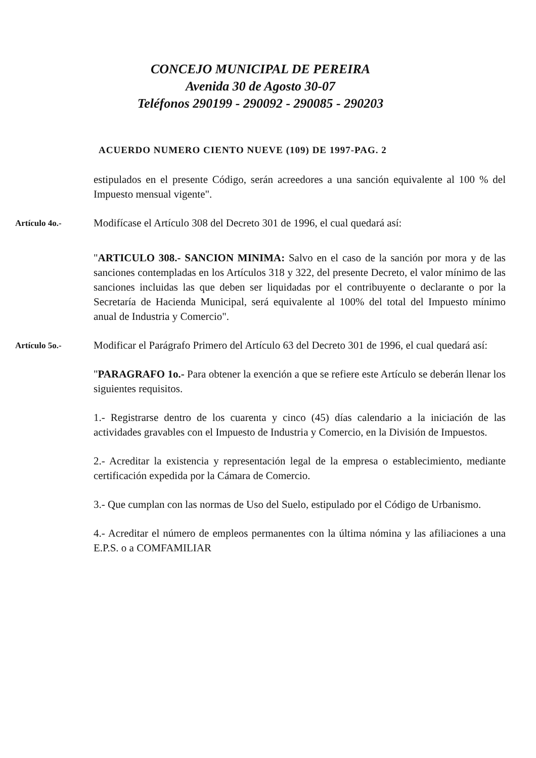CONCEJO MUNICIPAL DE PEREIRA
Avenida 30 de Agosto 30-07
Teléfonos 290199 - 290092 - 290085 - 290203
ACUERDO NUMERO CIENTO NUEVE (109) DE 1997-PAG. 2
estipulados en el presente Código, serán acreedores a una sanción equivalente al 100 % del Impuesto mensual vigente".
Artículo 4o.-
Modifícase el Artículo 308 del Decreto 301 de 1996, el cual quedará así:
"ARTICULO 308.- SANCION MINIMA: Salvo en el caso de la sanción por mora y de las sanciones contempladas en los Artículos 318 y 322, del presente Decreto, el valor mínimo de las sanciones incluidas las que deben ser liquidadas por el contribuyente o declarante o por la Secretaría de Hacienda Municipal, será equivalente al 100% del total del Impuesto mínimo anual de Industria y Comercio".
Artículo 5o.-
Modificar el Parágrafo Primero del Artículo 63 del Decreto 301 de 1996, el cual quedará así:
"PARAGRAFO 1o.- Para obtener la exención a que se refiere este Artículo se deberán llenar los siguientes requisitos.
1.- Registrarse dentro de los cuarenta y cinco (45) días calendario a la iniciación de las actividades gravables con el Impuesto de Industria y Comercio, en la División de Impuestos.
2.- Acreditar la existencia y representación legal de la empresa o establecimiento, mediante certificación expedida por la Cámara de Comercio.
3.- Que cumplan con las normas de Uso del Suelo, estipulado por el Código de Urbanismo.
4.- Acreditar el número de empleos permanentes con la última nómina y las afiliaciones a una E.P.S. o a COMFAMILIAR